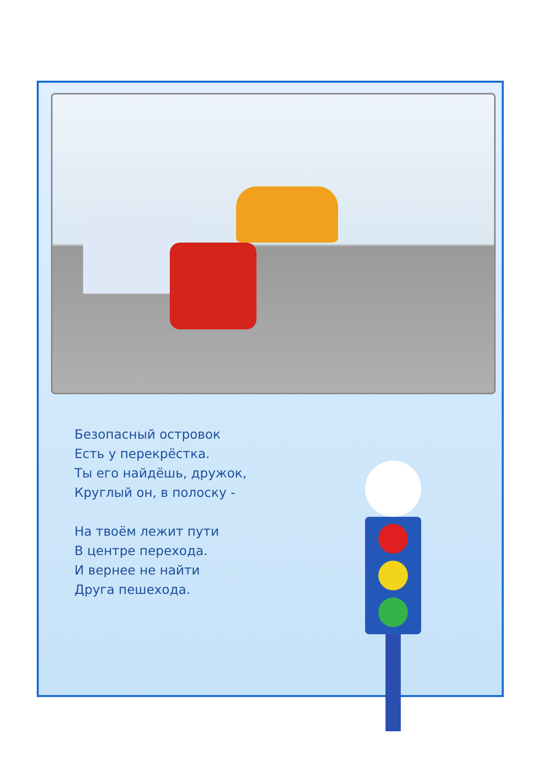Безопасный островок
Есть у перекрёстка.
Ты его найдёшь, дружок,
Круглый он, в полоску -
На твоём лежит пути
В центре перехода.
И вернее не найти
Друга пешехода.